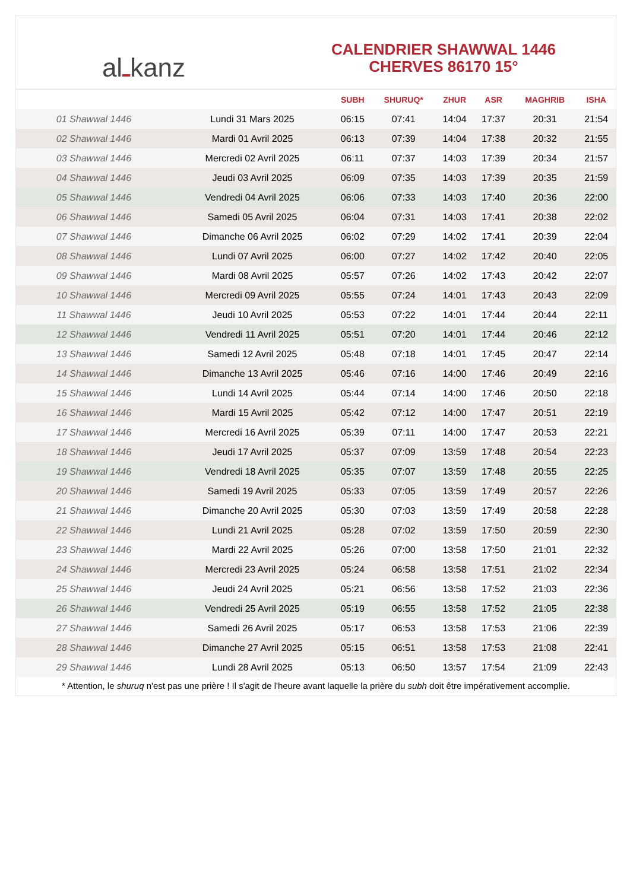al ـ kanz
CALENDRIER SHAWWAL 1446
CHERVES 86170 15°
| | | SUBH | SHURUQ* | ZHUR | ASR | MAGHRIB | ISHA |
| --- | --- | --- | --- | --- | --- | --- | --- |
| 01 Shawwal 1446 | Lundi 31 Mars 2025 | 06:15 | 07:41 | 14:04 | 17:37 | 20:31 | 21:54 |
| 02 Shawwal 1446 | Mardi 01 Avril 2025 | 06:13 | 07:39 | 14:04 | 17:38 | 20:32 | 21:55 |
| 03 Shawwal 1446 | Mercredi 02 Avril 2025 | 06:11 | 07:37 | 14:03 | 17:39 | 20:34 | 21:57 |
| 04 Shawwal 1446 | Jeudi 03 Avril 2025 | 06:09 | 07:35 | 14:03 | 17:39 | 20:35 | 21:59 |
| 05 Shawwal 1446 | Vendredi 04 Avril 2025 | 06:06 | 07:33 | 14:03 | 17:40 | 20:36 | 22:00 |
| 06 Shawwal 1446 | Samedi 05 Avril 2025 | 06:04 | 07:31 | 14:03 | 17:41 | 20:38 | 22:02 |
| 07 Shawwal 1446 | Dimanche 06 Avril 2025 | 06:02 | 07:29 | 14:02 | 17:41 | 20:39 | 22:04 |
| 08 Shawwal 1446 | Lundi 07 Avril 2025 | 06:00 | 07:27 | 14:02 | 17:42 | 20:40 | 22:05 |
| 09 Shawwal 1446 | Mardi 08 Avril 2025 | 05:57 | 07:26 | 14:02 | 17:43 | 20:42 | 22:07 |
| 10 Shawwal 1446 | Mercredi 09 Avril 2025 | 05:55 | 07:24 | 14:01 | 17:43 | 20:43 | 22:09 |
| 11 Shawwal 1446 | Jeudi 10 Avril 2025 | 05:53 | 07:22 | 14:01 | 17:44 | 20:44 | 22:11 |
| 12 Shawwal 1446 | Vendredi 11 Avril 2025 | 05:51 | 07:20 | 14:01 | 17:44 | 20:46 | 22:12 |
| 13 Shawwal 1446 | Samedi 12 Avril 2025 | 05:48 | 07:18 | 14:01 | 17:45 | 20:47 | 22:14 |
| 14 Shawwal 1446 | Dimanche 13 Avril 2025 | 05:46 | 07:16 | 14:00 | 17:46 | 20:49 | 22:16 |
| 15 Shawwal 1446 | Lundi 14 Avril 2025 | 05:44 | 07:14 | 14:00 | 17:46 | 20:50 | 22:18 |
| 16 Shawwal 1446 | Mardi 15 Avril 2025 | 05:42 | 07:12 | 14:00 | 17:47 | 20:51 | 22:19 |
| 17 Shawwal 1446 | Mercredi 16 Avril 2025 | 05:39 | 07:11 | 14:00 | 17:47 | 20:53 | 22:21 |
| 18 Shawwal 1446 | Jeudi 17 Avril 2025 | 05:37 | 07:09 | 13:59 | 17:48 | 20:54 | 22:23 |
| 19 Shawwal 1446 | Vendredi 18 Avril 2025 | 05:35 | 07:07 | 13:59 | 17:48 | 20:55 | 22:25 |
| 20 Shawwal 1446 | Samedi 19 Avril 2025 | 05:33 | 07:05 | 13:59 | 17:49 | 20:57 | 22:26 |
| 21 Shawwal 1446 | Dimanche 20 Avril 2025 | 05:30 | 07:03 | 13:59 | 17:49 | 20:58 | 22:28 |
| 22 Shawwal 1446 | Lundi 21 Avril 2025 | 05:28 | 07:02 | 13:59 | 17:50 | 20:59 | 22:30 |
| 23 Shawwal 1446 | Mardi 22 Avril 2025 | 05:26 | 07:00 | 13:58 | 17:50 | 21:01 | 22:32 |
| 24 Shawwal 1446 | Mercredi 23 Avril 2025 | 05:24 | 06:58 | 13:58 | 17:51 | 21:02 | 22:34 |
| 25 Shawwal 1446 | Jeudi 24 Avril 2025 | 05:21 | 06:56 | 13:58 | 17:52 | 21:03 | 22:36 |
| 26 Shawwal 1446 | Vendredi 25 Avril 2025 | 05:19 | 06:55 | 13:58 | 17:52 | 21:05 | 22:38 |
| 27 Shawwal 1446 | Samedi 26 Avril 2025 | 05:17 | 06:53 | 13:58 | 17:53 | 21:06 | 22:39 |
| 28 Shawwal 1446 | Dimanche 27 Avril 2025 | 05:15 | 06:51 | 13:58 | 17:53 | 21:08 | 22:41 |
| 29 Shawwal 1446 | Lundi 28 Avril 2025 | 05:13 | 06:50 | 13:57 | 17:54 | 21:09 | 22:43 |
* Attention, le shuruq n'est pas une prière ! Il s'agit de l'heure avant laquelle la prière du subh doit être impérativement accomplie.